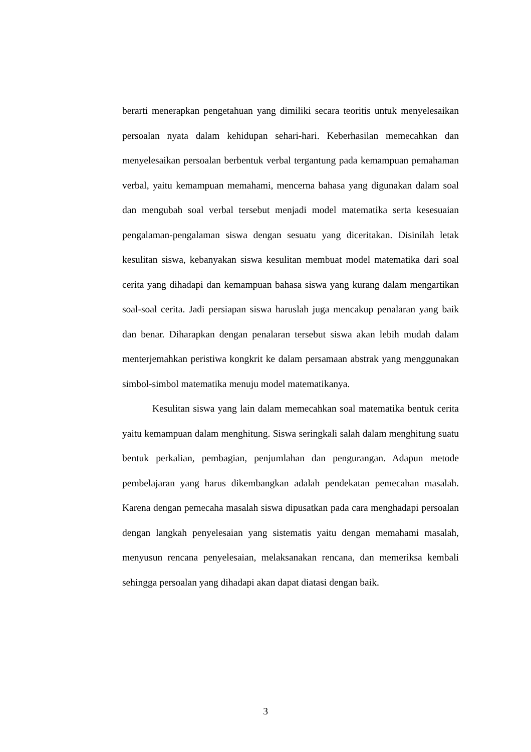berarti menerapkan pengetahuan yang dimiliki secara teoritis untuk menyelesaikan persoalan nyata dalam kehidupan sehari-hari. Keberhasilan memecahkan dan menyelesaikan persoalan berbentuk verbal tergantung pada kemampuan pemahaman verbal, yaitu kemampuan memahami, mencerna bahasa yang digunakan dalam soal dan mengubah soal verbal tersebut menjadi model matematika serta kesesuaian pengalaman-pengalaman siswa dengan sesuatu yang diceritakan. Disinilah letak kesulitan siswa, kebanyakan siswa kesulitan membuat model matematika dari soal cerita yang dihadapi dan kemampuan bahasa siswa yang kurang dalam mengartikan soal-soal cerita. Jadi persiapan siswa haruslah juga mencakup penalaran yang baik dan benar. Diharapkan dengan penalaran tersebut siswa akan lebih mudah dalam menterjemahkan peristiwa kongkrit ke dalam persamaan abstrak yang menggunakan simbol-simbol matematika menuju model matematikanya.
Kesulitan siswa yang lain dalam memecahkan soal matematika bentuk cerita yaitu kemampuan dalam menghitung. Siswa seringkali salah dalam menghitung suatu bentuk perkalian, pembagian, penjumlahan dan pengurangan. Adapun metode pembelajaran yang harus dikembangkan adalah pendekatan pemecahan masalah. Karena dengan pemecaha masalah siswa dipusatkan pada cara menghadapi persoalan dengan langkah penyelesaian yang sistematis yaitu dengan memahami masalah, menyusun rencana penyelesaian, melaksanakan rencana, dan memeriksa kembali sehingga persoalan yang dihadapi akan dapat diatasi dengan baik.
3